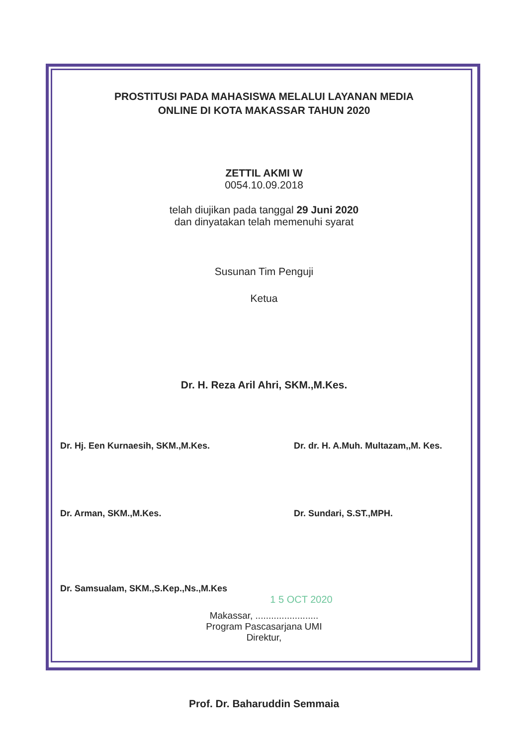PROSTITUSI PADA MAHASISWA MELALUI LAYANAN MEDIA
ONLINE DI KOTA MAKASSAR TAHUN 2020
ZETTIL AKMI W
0054.10.09.2018
telah diujikan pada tanggal 29 Juni 2020
dan dinyatakan telah memenuhi syarat
Susunan Tim Penguji
Ketua
Dr. H. Reza Aril Ahri, SKM.,M.Kes.
Dr. Hj. Een Kurnaesih, SKM.,M.Kes.
Dr. dr. H. A.Muh. Multazam,,M. Kes.
Dr. Arman, SKM.,M.Kes. Dr. Sundari, S.ST.,MPH.
Dr. Samsualam, SKM.,S.Kep.,Ns.,M.Kes
1 5 OCT 2020
Makassar, ........................
Program Pascasarjana UMI
Direktur,
Prof. Dr. Baharuddin Semmaia